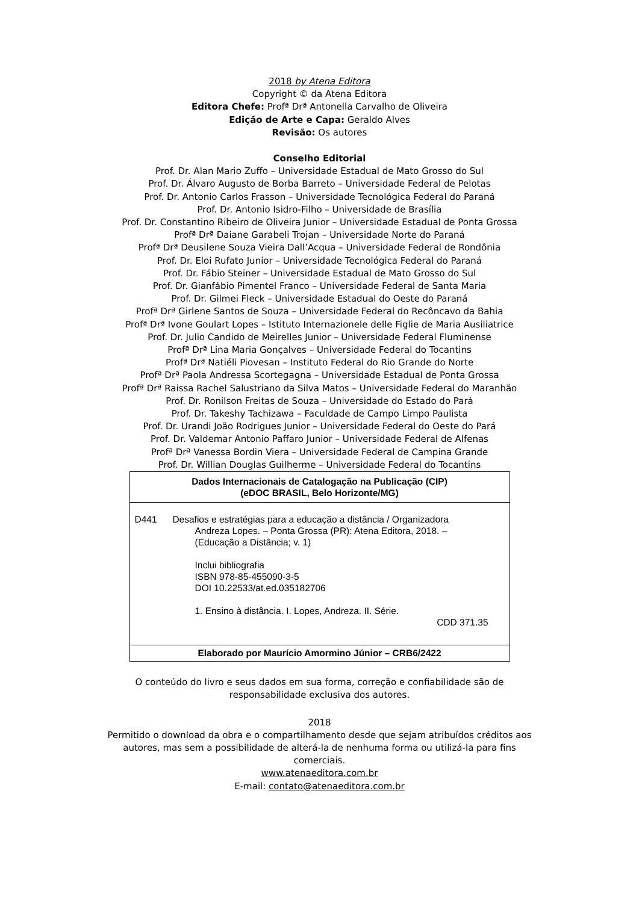2018 by Atena Editora
Copyright © da Atena Editora
Editora Chefe: Profª Drª Antonella Carvalho de Oliveira
Edição de Arte e Capa: Geraldo Alves
Revisão: Os autores
Conselho Editorial
Prof. Dr. Alan Mario Zuffo – Universidade Estadual de Mato Grosso do Sul
Prof. Dr. Álvaro Augusto de Borba Barreto – Universidade Federal de Pelotas
Prof. Dr. Antonio Carlos Frasson – Universidade Tecnológica Federal do Paraná
Prof. Dr. Antonio Isidro-Filho – Universidade de Brasília
Prof. Dr. Constantino Ribeiro de Oliveira Junior – Universidade Estadual de Ponta Grossa
Profª Drª Daiane Garabeli Trojan – Universidade Norte do Paraná
Profª Drª Deusilene Souza Vieira Dall’Acqua – Universidade Federal de Rondônia
Prof. Dr. Eloi Rufato Junior – Universidade Tecnológica Federal do Paraná
Prof. Dr. Fábio Steiner – Universidade Estadual de Mato Grosso do Sul
Prof. Dr. Gianfábio Pimentel Franco – Universidade Federal de Santa Maria
Prof. Dr. Gilmei Fleck – Universidade Estadual do Oeste do Paraná
Profª Drª Girlene Santos de Souza – Universidade Federal do Recôncavo da Bahia
Profª Drª Ivone Goulart Lopes – Istituto Internazionele delle Figlie de Maria Ausiliatrice
Prof. Dr. Julio Candido de Meirelles Junior – Universidade Federal Fluminense
Profª Drª Lina Maria Gonçalves – Universidade Federal do Tocantins
Profª Drª Natiéli Piovesan – Instituto Federal do Rio Grande do Norte
Profª Drª Paola Andressa Scortegagna – Universidade Estadual de Ponta Grossa
Profª Drª Raissa Rachel Salustriano da Silva Matos – Universidade Federal do Maranhão
Prof. Dr. Ronilson Freitas de Souza – Universidade do Estado do Pará
Prof. Dr. Takeshy Tachizawa – Faculdade de Campo Limpo Paulista
Prof. Dr. Urandi João Rodrigues Junior – Universidade Federal do Oeste do Pará
Prof. Dr. Valdemar Antonio Paffaro Junior – Universidade Federal de Alfenas
Profª Drª Vanessa Bordin Viera – Universidade Federal de Campina Grande
Prof. Dr. Willian Douglas Guilherme – Universidade Federal do Tocantins
Dados Internacionais de Catalogação na Publicação (CIP)
(eDOC BRASIL, Belo Horizonte/MG)
D441 Desafios e estratégias para a educação a distância / Organizadora
Andreza Lopes. – Ponta Grossa (PR): Atena Editora, 2018. –
(Educação a Distância; v. 1)
Inclui bibliografia
ISBN 978-85-455090-3-5
DOI 10.22533/at.ed.035182706
1. Ensino à distância. I. Lopes, Andreza. II. Série.
CDD 371.35
Elaborado por Maurício Amormino Júnior – CRB6/2422
O conteúdo do livro e seus dados em sua forma, correção e confiabilidade são de
responsabilidade exclusiva dos autores.
2018
Permitido o download da obra e o compartilhamento desde que sejam atribuídos créditos aos
autores, mas sem a possibilidade de alterá-la de nenhuma forma ou utilizá-la para fins
comerciais.
www.atenaeditora.com.br
E-mail: contato@atenaeditora.com.br